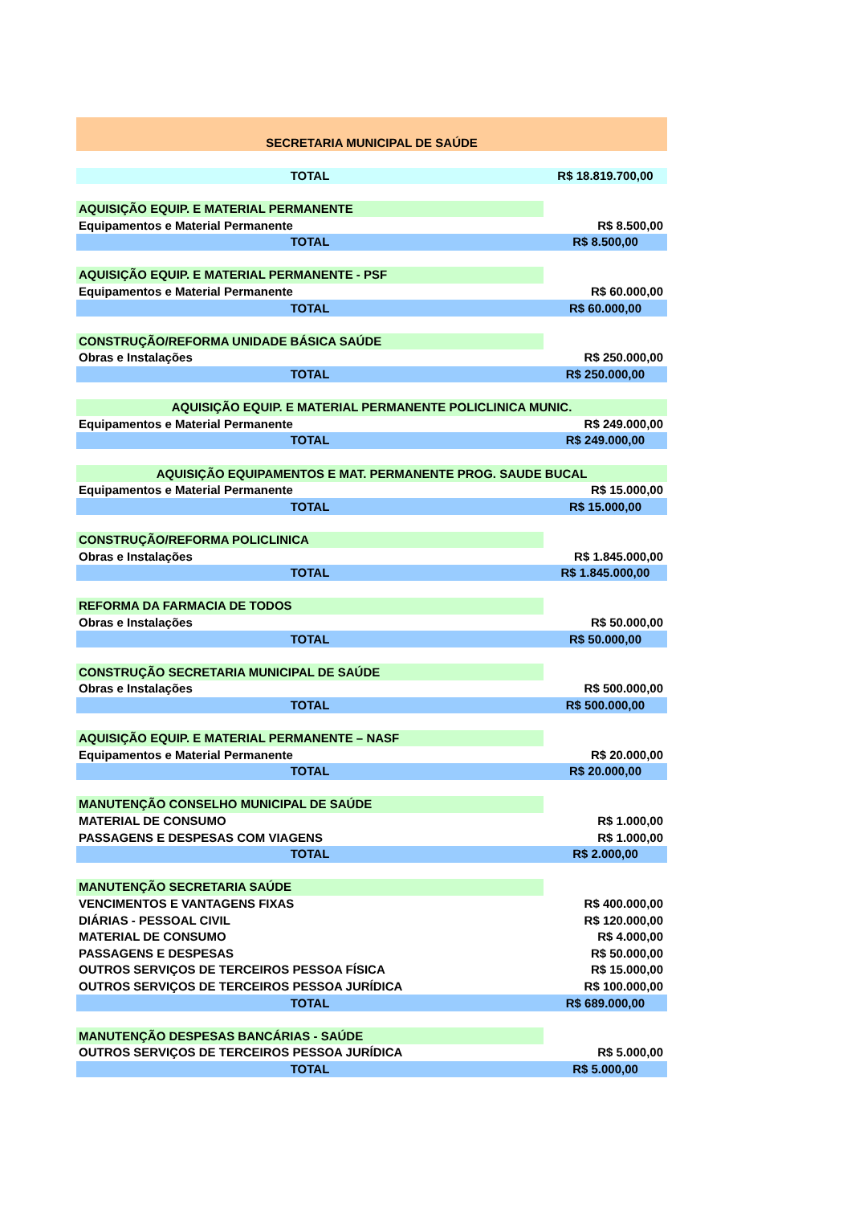| SECRETARIA MUNICIPAL DE SAÚDE | |
| TOTAL | R$ 18.819.700,00 |
| AQUISIÇÃO EQUIP. E MATERIAL PERMANENTE | |
| Equipamentos e Material Permanente | R$ 8.500,00 |
| TOTAL | R$ 8.500,00 |
| AQUISIÇÃO EQUIP. E MATERIAL PERMANENTE - PSF | |
| Equipamentos e Material Permanente | R$ 60.000,00 |
| TOTAL | R$ 60.000,00 |
| CONSTRUÇÃO/REFORMA UNIDADE BÁSICA SAÚDE | |
| Obras e Instalações | R$ 250.000,00 |
| TOTAL | R$ 250.000,00 |
| AQUISIÇÃO EQUIP. E MATERIAL PERMANENTE POLICLINICA MUNIC. | |
| Equipamentos e Material Permanente | R$ 249.000,00 |
| TOTAL | R$ 249.000,00 |
| AQUISIÇÃO EQUIPAMENTOS E MAT. PERMANENTE PROG. SAUDE BUCAL | |
| Equipamentos e Material Permanente | R$ 15.000,00 |
| TOTAL | R$ 15.000,00 |
| CONSTRUÇÃO/REFORMA POLICLINICA | |
| Obras e Instalações | R$ 1.845.000,00 |
| TOTAL | R$ 1.845.000,00 |
| REFORMA DA FARMACIA DE TODOS | |
| Obras e Instalações | R$ 50.000,00 |
| TOTAL | R$ 50.000,00 |
| CONSTRUÇÃO SECRETARIA MUNICIPAL DE SAÚDE | |
| Obras e Instalações | R$ 500.000,00 |
| TOTAL | R$ 500.000,00 |
| AQUISIÇÃO EQUIP. E MATERIAL PERMANENTE – NASF | |
| Equipamentos e Material Permanente | R$ 20.000,00 |
| TOTAL | R$ 20.000,00 |
| MANUTENÇÃO CONSELHO MUNICIPAL DE SAÚDE | |
| MATERIAL DE CONSUMO | R$ 1.000,00 |
| PASSAGENS E DESPESAS COM VIAGENS | R$ 1.000,00 |
| TOTAL | R$ 2.000,00 |
| MANUTENÇÃO SECRETARIA SAÚDE | |
| VENCIMENTOS E VANTAGENS FIXAS | R$ 400.000,00 |
| DIÁRIAS - PESSOAL CIVIL | R$ 120.000,00 |
| MATERIAL DE CONSUMO | R$ 4.000,00 |
| PASSAGENS E DESPESAS | R$ 50.000,00 |
| OUTROS SERVIÇOS DE TERCEIROS PESSOA FÍSICA | R$ 15.000,00 |
| OUTROS SERVIÇOS DE TERCEIROS PESSOA JURÍDICA | R$ 100.000,00 |
| TOTAL | R$ 689.000,00 |
| MANUTENÇÃO DESPESAS BANCÁRIAS - SAÚDE | |
| OUTROS SERVIÇOS DE TERCEIROS PESSOA JURÍDICA | R$ 5.000,00 |
| TOTAL | R$ 5.000,00 |